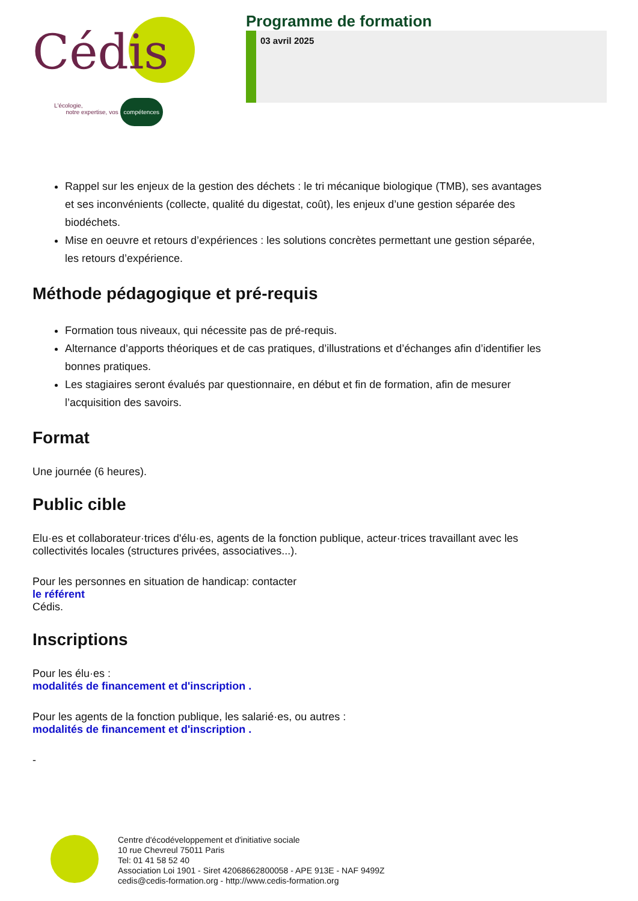Cédis
L'écologie,
notre expertise, vos compétences
Programme de formation
03 avril 2025
Rappel sur les enjeux de la gestion des déchets : le tri mécanique biologique (TMB), ses avantages et ses inconvénients (collecte, qualité du digestat, coût), les enjeux d’une gestion séparée des biodéchets.
Mise en oeuvre et retours d’expériences : les solutions concrètes permettant une gestion séparée, les retours d’expérience.
Méthode pédagogique et pré-requis
Formation tous niveaux, qui nécessite pas de pré-requis.
Alternance d’apports théoriques et de cas pratiques, d’illustrations et d’échanges afin d’identifier les bonnes pratiques.
Les stagiaires seront évalués par questionnaire, en début et fin de formation, afin de mesurer l’acquisition des savoirs.
Format
Une journée (6 heures).
Public cible
Elu·es et collaborateur·trices d'élu·es, agents de la fonction publique, acteur·trices travaillant avec les collectivités locales (structures privées, associatives...).
Pour les personnes en situation de handicap: contacter
le référent
Cédis.
Inscriptions
Pour les élu·es :
modalités de financement et d'inscription .
Pour les agents de la fonction publique, les salarié·es, ou autres :
modalités de financement et d'inscription .
-
Centre d'écodéveloppement et d'initiative sociale
10 rue Chevreul 75011 Paris
Tel: 01 41 58 52 40
Association Loi 1901 - Siret 42068662800058 - APE 913E - NAF 9499Z
cedis@cedis-formation.org - http://www.cedis-formation.org